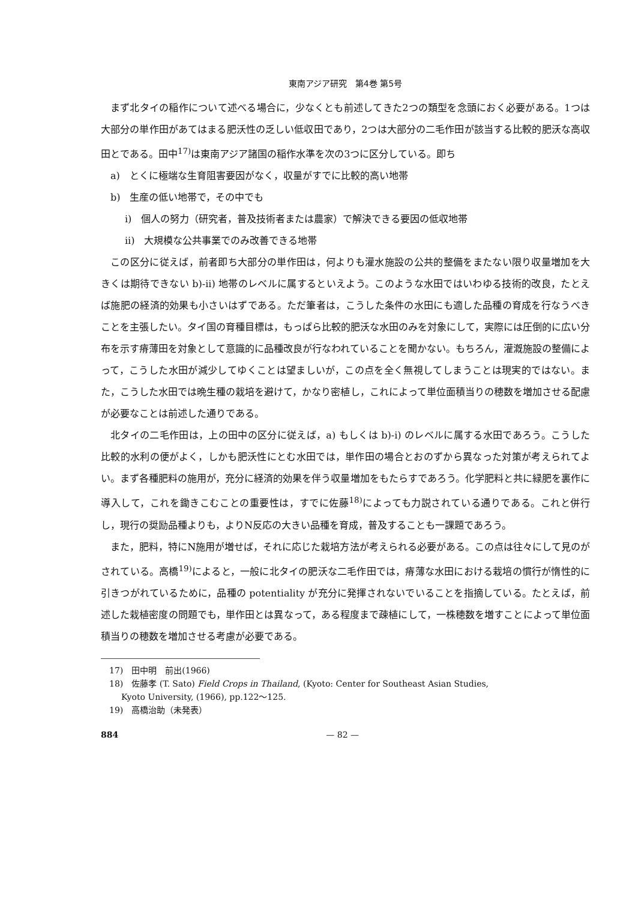東南アジア研究　第4巻 第5号
まず北タイの稲作について述べる場合に，少なくとも前述してきた2つの類型を念頭におく必要がある。1つは大部分の単作田があてはまる肥沃性の乏しい低収田であり，2つは大部分の二毛作田が該当する比較的肥沃な高収田とである。田中<sup>17)</sup>は東南アジア諸国の稲作水準を次の3つに区分している。即ち
a)　とくに極端な生育阻害要因がなく，収量がすでに比較的高い地帯
b)　生産の低い地帯で，その中でも
i)　個人の努力（研究者，普及技術者または農家）で解決できる要因の低収地帯
ii)　大規模な公共事業でのみ改善できる地帯
この区分に従えば，前者即ち大部分の単作田は，何よりも灌水施設の公共的整備をまたない限り収量増加を大きくは期待できない b)-ii) 地帯のレベルに属するといえよう。このような水田ではいわゆる技術的改良，たとえば施肥の経済的効果も小さいはずである。ただ筆者は，こうした条件の水田にも適した品種の育成を行なうべきことを主張したい。タイ国の育種目標は，もっぱら比較的肥沃な水田のみを対象にして，実際には圧倒的に広い分布を示す瘠薄田を対象として意識的に品種改良が行なわれていることを聞かない。もちろん，灌漑施設の整備によって，こうした水田が減少してゆくことは望ましいが，この点を全く無視してしまうことは現実的ではない。また，こうした水田では晩生種の栽培を避けて，かなり密植し，これによって単位面積当りの穂数を増加させる配慮が必要なことは前述した通りである。
北タイの二毛作田は，上の田中の区分に従えば，a) もしくは b)-i) のレベルに属する水田であろう。こうした比較的水利の便がよく，しかも肥沃性にとむ水田では，単作田の場合とおのずから異なった対策が考えられてよい。まず各種肥料の施用が，充分に経済的効果を伴う収量増加をもたらすであろう。化学肥料と共に緑肥を裏作に導入して，これを鋤きこむことの重要性は，すでに佐藤<sup>18)</sup>によっても力説されている通りである。これと併行し，現行の奨励品種よりも，よりN反応の大きい品種を育成，普及することも一課題であろう。
また，肥料，特にN施用が増せば，それに応じた栽培方法が考えられる必要がある。この点は往々にして見のがされている。高橋<sup>19)</sup>によると，一般に北タイの肥沃な二毛作田では，瘠薄な水田における栽培の慣行が惰性的に引きつがれているために，品種の potentiality が充分に発揮されないでいることを指摘している。たとえば，前述した栽植密度の問題でも，単作田とは異なって，ある程度まで疎植にして，一株穂数を増すことによって単位面積当りの穂数を増加させる考慮が必要である。
17)　田中明　前出(1966)
18)　佐藤孝 (T. Sato) Field Crops in Thailand, (Kyoto: Center for Southeast Asian Studies,
Kyoto University, (1966), pp.122〜125.
19)　高橋治助（未発表）
884 — 82 —